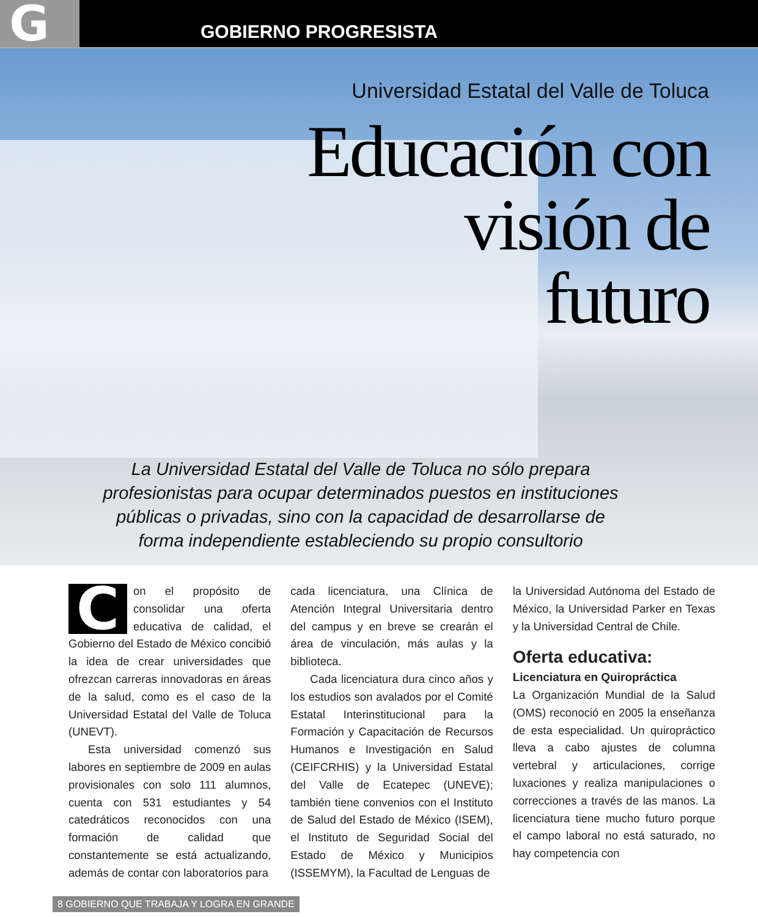G
GOBIERNO PROGRESISTA
Universidad Estatal del Valle de Toluca
Educación con visión de futuro
La Universidad Estatal del Valle de Toluca no sólo prepara profesionistas para ocupar determinados puestos en instituciones públicas o privadas, sino con la capacidad de desarrollarse de forma independiente estableciendo su propio consultorio
Con el propósito de consolidar una oferta educativa de calidad, el Gobierno del Estado de México concibió la idea de crear universidades que ofrezcan carreras innovadoras en áreas de la salud, como es el caso de la Universidad Estatal del Valle de Toluca (UNEVT).
Esta universidad comenzó sus labores en septiembre de 2009 en aulas provisionales con solo 111 alumnos, cuenta con 531 estudiantes y 54 catedráticos reconocidos con una formación de calidad que constantemente se está actualizando, además de contar con laboratorios para
cada licenciatura, una Clínica de Atención Integral Universitaria dentro del campus y en breve se crearán el área de vinculación, más aulas y la biblioteca.
Cada licenciatura dura cinco años y los estudios son avalados por el Comité Estatal Interinstitucional para la Formación y Capacitación de Recursos Humanos e Investigación en Salud (CEIFCRHIS) y la Universidad Estatal del Valle de Ecatepec (UNEVE); también tiene convenios con el Instituto de Salud del Estado de México (ISEM), el Instituto de Seguridad Social del Estado de México y Municipios (ISSEMYM), la Facultad de Lenguas de
la Universidad Autónoma del Estado de México, la Universidad Parker en Texas y la Universidad Central de Chile.
Oferta educativa:
Licenciatura en Quiropráctica
La Organización Mundial de la Salud (OMS) reconoció en 2005 la enseñanza de esta especialidad. Un quiropráctico lleva a cabo ajustes de columna vertebral y articulaciones, corrige luxaciones y realiza manipulaciones o correcciones a través de las manos. La licenciatura tiene mucho futuro porque el campo laboral no está saturado, no hay competencia con
8 GOBIERNO QUE TRABAJA Y LOGRA EN GRANDE